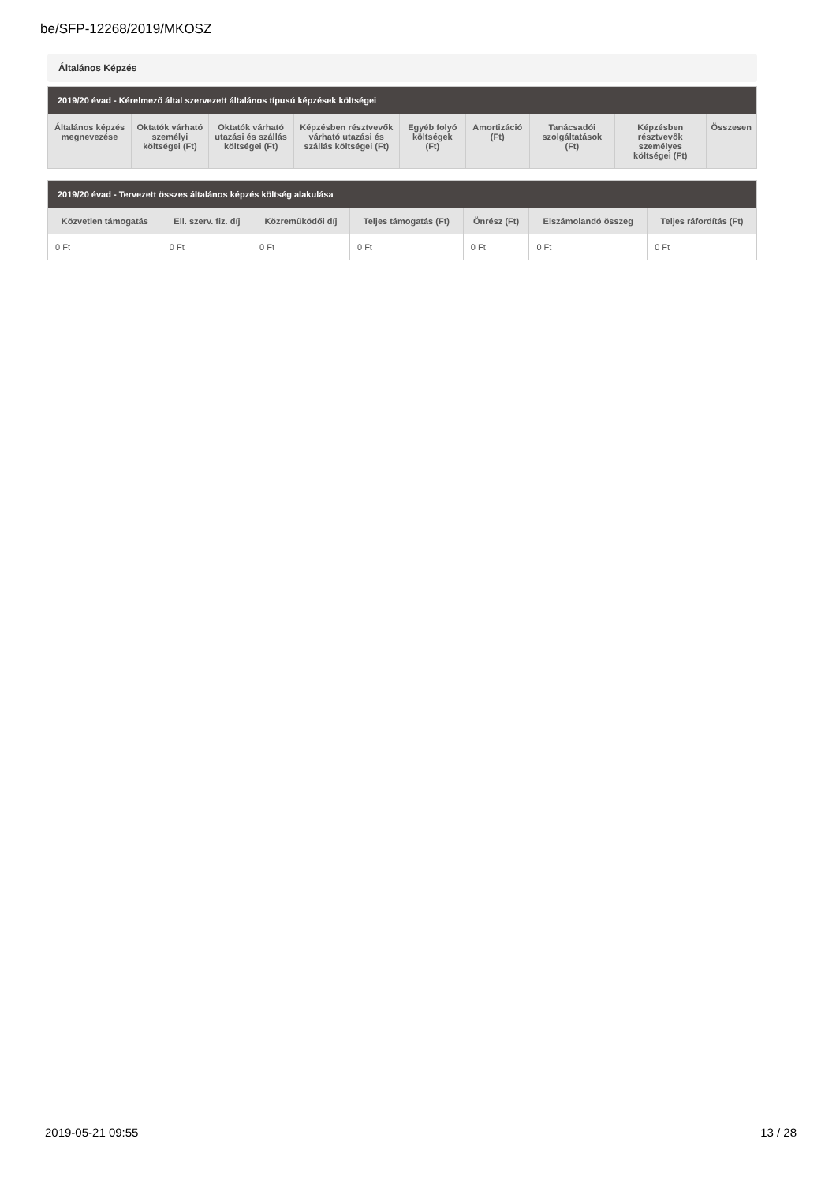be/SFP-12268/2019/MKOSZ
Általános Képzés
| 2019/20 évad - Kérelmező által szervezett általános típusú képzések költségei | | | | | | | | |
| --- | --- | --- | --- | --- | --- | --- | --- | --- |
| Általános képzés megnevezése | Oktatók várható személyi költségei (Ft) | Oktatók várható utazási és szállás költségei (Ft) | Képzésben résztvevők várható utazási és szállás költségei (Ft) | Egyéb folyó költségek (Ft) | Amortizáció (Ft) | Tanácsadói szolgáltatások (Ft) | Képzésben résztvevők személyes költségei (Ft) | Összesen |
| 2019/20 évad - Tervezett összes általános képzés költség alakulása | | | | | | |
| --- | --- | --- | --- | --- | --- | --- |
| Közvetlen támogatás | Ell. szerv. fiz. díj | Közreműködői díj | Teljes támogatás (Ft) | Önrész (Ft) | Elszámolandó összeg | Teljes ráfordítás (Ft) |
| 0 Ft | 0 Ft | 0 Ft | 0 Ft | 0 Ft | 0 Ft | 0 Ft |
2019-05-21 09:55 13 / 28